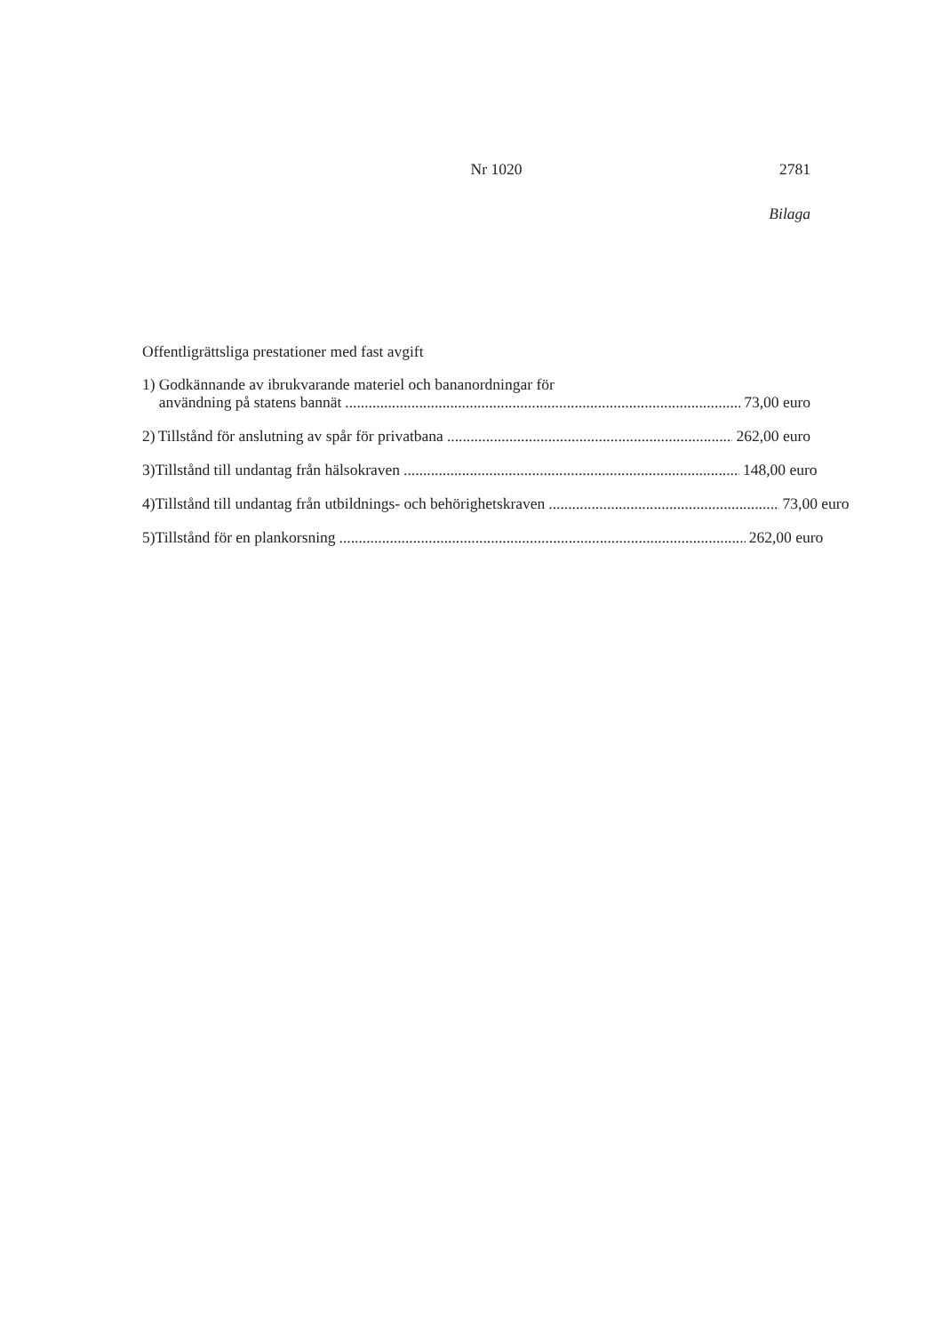Nr 1020 2781
Bilaga
Offentligrättsliga prestationer med fast avgift
1) Godkännande av ibrukvarande materiel och bananordningar för
användning på statens bannät 73,00 euro
2) Tillstånd för anslutning av spår för privatbana 262,00 euro
3) Tillstånd till undantag från hälsokraven 148,00 euro
4) Tillstånd till undantag från utbildnings- och behörighetskraven 73,00 euro
5) Tillstånd för en plankorsning 262,00 euro